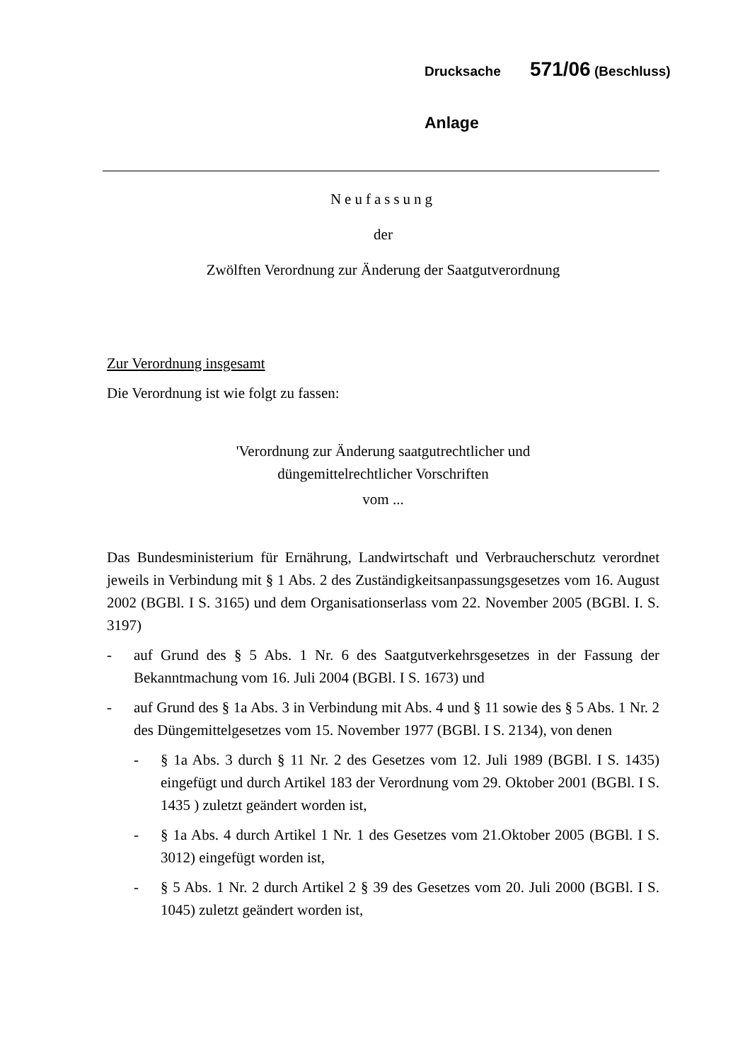Drucksache 571/06 (Beschluss)
Anlage
Neufassung
der
Zwölften Verordnung zur Änderung der Saatgutverordnung
Zur Verordnung insgesamt
Die Verordnung ist wie folgt zu fassen:
'Verordnung zur Änderung saatgutrechtlicher und
düngemittelrechtlicher Vorschriften
vom ...
Das Bundesministerium für Ernährung, Landwirtschaft und Verbraucherschutz verordnet jeweils in Verbindung mit § 1 Abs. 2 des Zuständigkeitsanpassungsgesetzes vom 16. August 2002 (BGBl. I S. 3165) und dem Organisationserlass vom 22. November 2005 (BGBl. I. S. 3197)
- auf Grund des § 5 Abs. 1 Nr. 6 des Saatgutverkehrsgesetzes in der Fassung der Bekanntmachung vom 16. Juli 2004 (BGBl. I S. 1673) und
- auf Grund des § 1a Abs. 3 in Verbindung mit Abs. 4 und § 11 sowie des § 5 Abs. 1 Nr. 2 des Düngemittelgesetzes vom 15. November 1977 (BGBl. I S. 2134), von denen
- § 1a Abs. 3 durch § 11 Nr. 2 des Gesetzes vom 12. Juli 1989 (BGBl. I S. 1435) eingefügt und durch Artikel 183 der Verordnung vom 29. Oktober 2001 (BGBl. I S. 1435 ) zuletzt geändert worden ist,
- § 1a Abs. 4 durch Artikel 1 Nr. 1 des Gesetzes vom 21.Oktober 2005 (BGBl. I S. 3012) eingefügt worden ist,
- § 5 Abs. 1 Nr. 2 durch Artikel 2 § 39 des Gesetzes vom 20. Juli 2000 (BGBl. I S. 1045) zuletzt geändert worden ist,